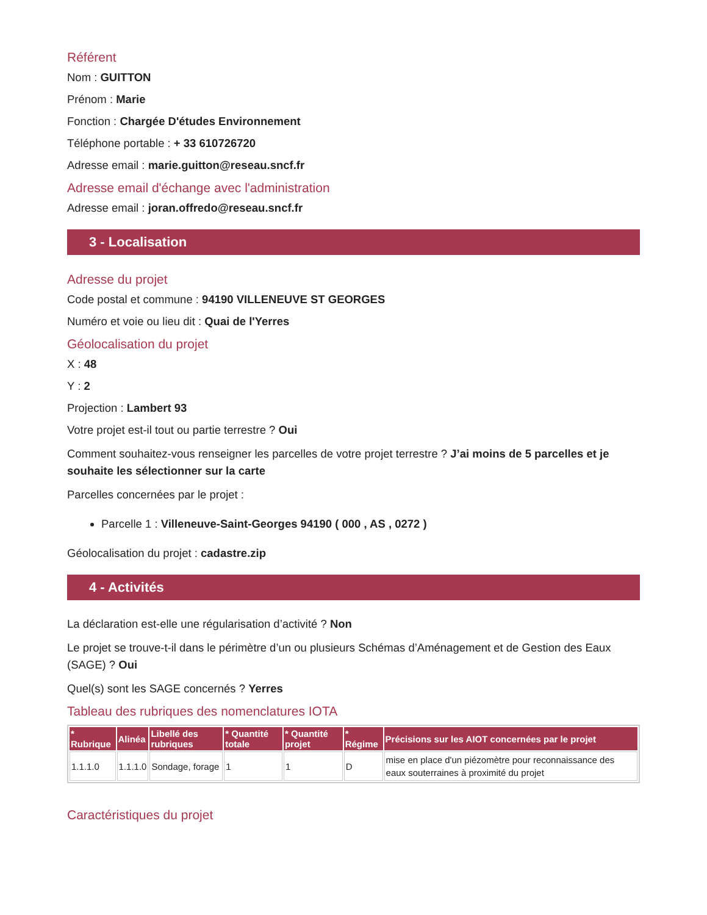Référent
Nom : GUITTON
Prénom : Marie
Fonction : Chargée D'études Environnement
Téléphone portable : + 33 610726720
Adresse email : marie.guitton@reseau.sncf.fr
Adresse email d'échange avec l'administration
Adresse email : joran.offredo@reseau.sncf.fr
3 - Localisation
Adresse du projet
Code postal et commune : 94190 VILLENEUVE ST GEORGES
Numéro et voie ou lieu dit : Quai de l'Yerres
Géolocalisation du projet
X : 48
Y : 2
Projection : Lambert 93
Votre projet est-il tout ou partie terrestre ? Oui
Comment souhaitez-vous renseigner les parcelles de votre projet terrestre ? J’ai moins de 5 parcelles et je souhaite les sélectionner sur la carte
Parcelles concernées par le projet :
Parcelle 1 : Villeneuve-Saint-Georges 94190 ( 000 , AS , 0272 )
Géolocalisation du projet : cadastre.zip
4 - Activités
La déclaration est-elle une régularisation d’activité ? Non
Le projet se trouve-t-il dans le périmètre d’un ou plusieurs Schémas d’Aménagement et de Gestion des Eaux (SAGE) ? Oui
Quel(s) sont les SAGE concernés ? Yerres
Tableau des rubriques des nomenclatures IOTA
| * Rubrique | Alinéa | Libellé des rubriques | * Quantité totale | * Quantité projet | * Régime | Précisions sur les AIOT concernées par le projet |
| --- | --- | --- | --- | --- | --- | --- |
| 1.1.1.0 | 1.1.1.0 | Sondage, forage | 1 | 1 | D | mise en place d'un piézomètre pour reconnaissance des eaux souterraines à proximité du projet |
Caractéristiques du projet